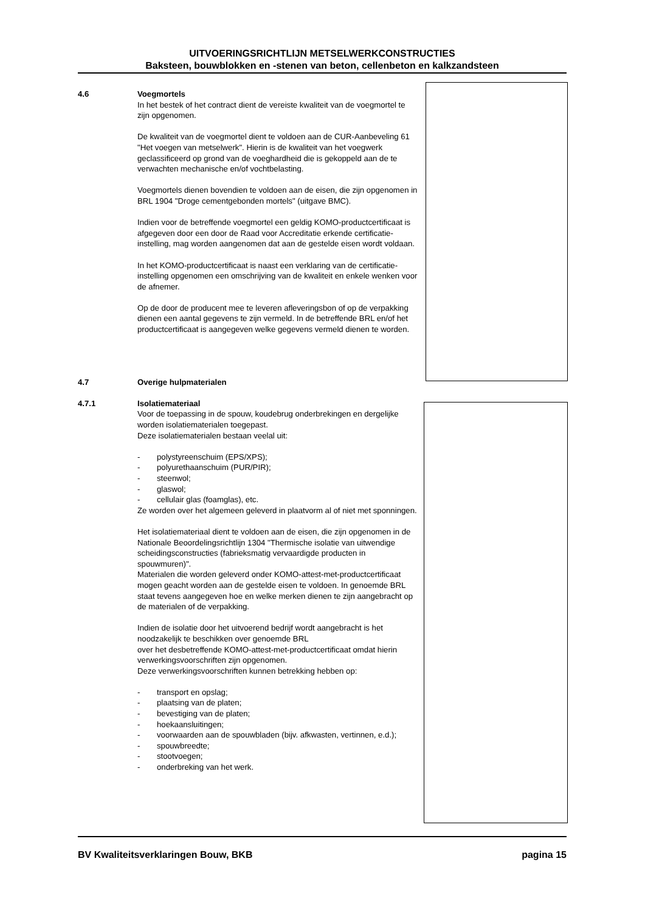UITVOERINGSRICHTLIJN METSELWERKCONSTRUCTIES
Baksteen, bouwblokken en -stenen van beton, cellenbeton en kalkzandsteen
4.6 Voegmortels
In het bestek of het contract dient de vereiste kwaliteit van de voegmortel te zijn opgenomen.
De kwaliteit van de voegmortel dient te voldoen aan de CUR-Aanbeveling 61 "Het voegen van metselwerk". Hierin is de kwaliteit van het voegwerk geclassificeerd op grond van de voeghardheid die is gekoppeld aan de te verwachten mechanische en/of vochtbelasting.
Voegmortels dienen bovendien te voldoen aan de eisen, die zijn opgenomen in BRL 1904 "Droge cementgebonden mortels" (uitgave BMC).
Indien voor de betreffende voegmortel een geldig KOMO-productcertificaat is afgegeven door een door de Raad voor Accreditatie erkende certificatie-instelling, mag worden aangenomen dat aan de gestelde eisen wordt voldaan.
In het KOMO-productcertificaat is naast een verklaring van de certificatie-instelling opgenomen een omschrijving van de kwaliteit en enkele wenken voor de afnemer.
Op de door de producent mee te leveren afleveringsbon of op de verpakking dienen een aantal gegevens te zijn vermeld. In de betreffende BRL en/of het productcertificaat is aangegeven welke gegevens vermeld dienen te worden.
4.7 Overige hulpmaterialen
4.7.1 Isolatiemateriaal
Voor de toepassing in de spouw, koudebrug onderbrekingen en dergelijke worden isolatiematerialen toegepast.
Deze isolatiematerialen bestaan veelal uit:
- polystyreenschuim (EPS/XPS);
- polyurethaanschuim (PUR/PIR);
- steenwol;
- glaswol;
- cellulair glas (foamglas), etc.
Ze worden over het algemeen geleverd in plaatvorm al of niet met sponningen.
Het isolatiemateriaal dient te voldoen aan de eisen, die zijn opgenomen in de Nationale Beoordelingsrichtlijn 1304 "Thermische isolatie van uitwendige scheidingsconstructies (fabrieksmatig vervaardigde producten in spouwmuren)".
Materialen die worden geleverd onder KOMO-attest-met-productcertificaat mogen geacht worden aan de gestelde eisen te voldoen. In genoemde BRL staat tevens aangegeven hoe en welke merken dienen te zijn aangebracht op de materialen of de verpakking.
Indien de isolatie door het uitvoerend bedrijf wordt aangebracht is het noodzakelijk te beschikken over genoemde BRL
over het desbetreffende KOMO-attest-met-productcertificaat omdat hierin verwerkingsvoorschriften zijn opgenomen.
Deze verwerkingsvoorschriften kunnen betrekking hebben op:
- transport en opslag;
- plaatsing van de platen;
- bevestiging van de platen;
- hoekaansluitingen;
- voorwaarden aan de spouwbladen (bijv. afkwasten, vertinnen, e.d.);
- spouwbreedte;
- stootvoegen;
- onderbreking van het werk.
BV Kwaliteitsverklaringen Bouw, BKB pagina 15